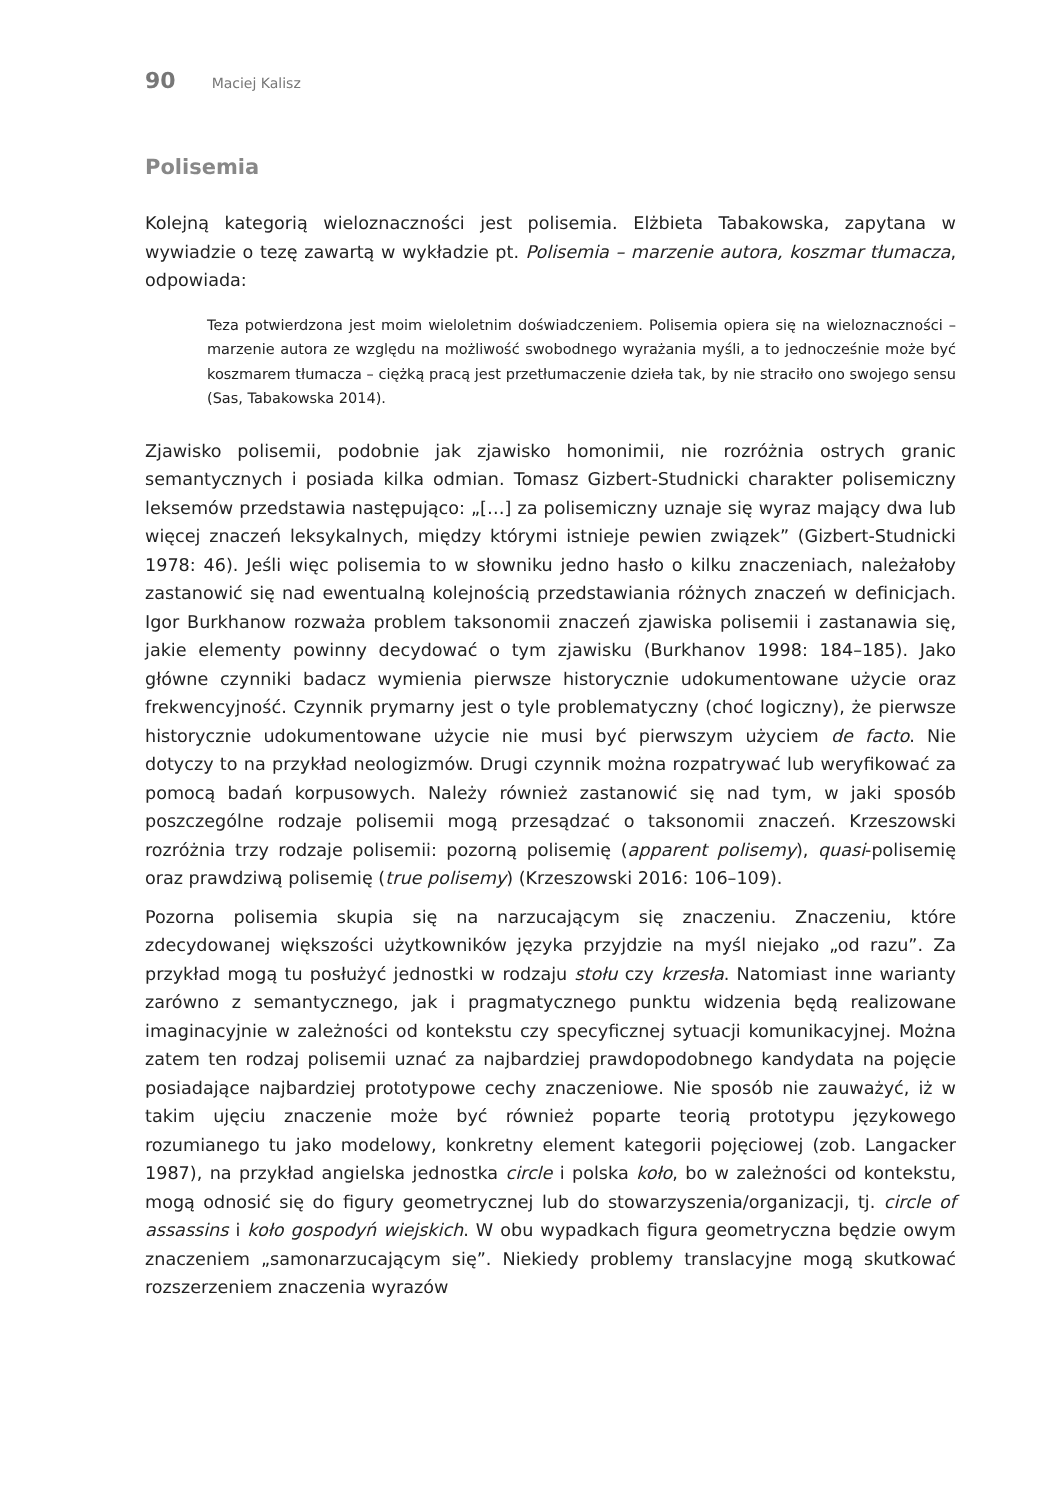90 Maciej Kalisz
Polisemia
Kolejną kategorią wieloznaczności jest polisemia. Elżbieta Tabakowska, zapytana w wywiadzie o tezę zawartą w wykładzie pt. Polisemia – marzenie autora, koszmar tłumacza, odpowiada:
Teza potwierdzona jest moim wieloletnim doświadczeniem. Polisemia opiera się na wieloznaczności – marzenie autora ze względu na możliwość swobodnego wyrażania myśli, a to jednocześnie może być koszmarem tłumacza – ciężką pracą jest przetłumaczenie dzieła tak, by nie straciło ono swojego sensu (Sas, Tabakowska 2014).
Zjawisko polisemii, podobnie jak zjawisko homonimii, nie rozróżnia ostrych granic semantycznych i posiada kilka odmian. Tomasz Gizbert-Studnicki charakter polisemiczny leksemów przedstawia następująco: „[…] za polisemiczny uznaje się wyraz mający dwa lub więcej znaczeń leksykalnych, między którymi istnieje pewien związek” (Gizbert-Studnicki 1978: 46). Jeśli więc polisemia to w słowniku jedno hasło o kilku znaczeniach, należałoby zastanowić się nad ewentualną kolejnością przedstawiania różnych znaczeń w definicjach. Igor Burkhanow rozważa problem taksonomii znaczeń zjawiska polisemii i zastanawia się, jakie elementy powinny decydować o tym zjawisku (Burkhanov 1998: 184–185). Jako główne czynniki badacz wymienia pierwsze historycznie udokumentowane użycie oraz frekwencyjność. Czynnik prymarny jest o tyle problematyczny (choć logiczny), że pierwsze historycznie udokumentowane użycie nie musi być pierwszym użyciem de facto. Nie dotyczy to na przykład neologizmów. Drugi czynnik można rozpatrywać lub weryfikować za pomocą badań korpusowych. Należy również zastanowić się nad tym, w jaki sposób poszczególne rodzaje polisemii mogą przesądzać o taksonomii znaczeń. Krzeszowski rozróżnia trzy rodzaje polisemii: pozorną polisemię (apparent polisemy), quasi-polisemię oraz prawdziwą polisemię (true polisemy) (Krzeszowski 2016: 106–109).
Pozorna polisemia skupia się na narzucającym się znaczeniu. Znaczeniu, które zdecydowanej większości użytkowników języka przyjdzie na myśl niejako „od razu”. Za przykład mogą tu posłużyć jednostki w rodzaju stołu czy krzesła. Natomiast inne warianty zarówno z semantycznego, jak i pragmatycznego punktu widzenia będą realizowane imaginacyjnie w zależności od kontekstu czy specyficznej sytuacji komunikacyjnej. Można zatem ten rodzaj polisemii uznać za najbardziej prawdopodobnego kandydata na pojęcie posiadające najbardziej prototypowe cechy znaczeniowe. Nie sposób nie zauważyć, iż w takim ujęciu znaczenie może być również poparte teorią prototypu językowego rozumianego tu jako modelowy, konkretny element kategorii pojęciowej (zob. Langacker 1987), na przykład angielska jednostka circle i polska koło, bo w zależności od kontekstu, mogą odnosić się do figury geometrycznej lub do stowarzyszenia/organizacji, tj. circle of assassins i koło gospodyń wiejskich. W obu wypadkach figura geometryczna będzie owym znaczeniem „samonarzucającym się”. Niekiedy problemy translacyjne mogą skutkować rozszerzeniem znaczenia wyrazów